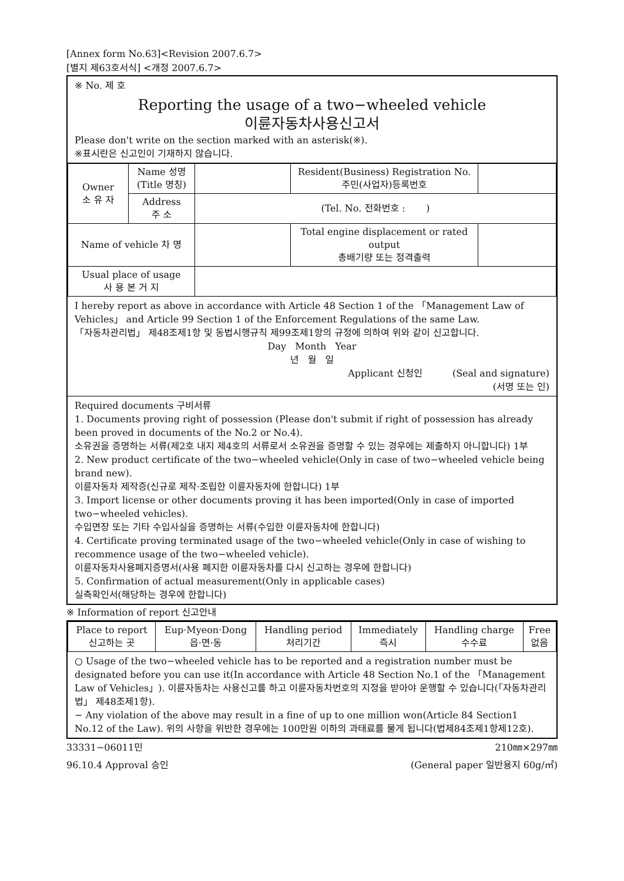[Annex form No.63]<Revision 2007.6.7>
[별지 제63호서식] <개정 2007.6.7>
※ No. 제 호
Reporting the usage of a two−wheeled vehicle
이륜자동차사용신고서
Please don't write on the section marked with an asterisk(※).
※표시란은 신고인이 기재하지 않습니다.
| Owner 소 유 자 | Name 성명 (Title 명칭) | | Resident(Business) Registration No. 주민(사업자)등록번호 | |
| | Address 주 소 | (Tel. No. 전화번호 : ) | | |
| Name of vehicle 차 명 | | | Total engine displacement or rated output 총배기량 또는 정격출력 | |
| Usual place of usage 사 용 본 거 지 | | | | |
I hereby report as above in accordance with Article 48 Section 1 of the 「Management Law of Vehicles」 and Article 99 Section 1 of the Enforcement Regulations of the same Law.
「자동차관리법」 제48조제1항 및 동법시행규칙 제99조제1항의 규정에 의하여 위와 같이 신고합니다.
Day Month Year
년 월 일
Applicant 신청인 (Seal and signature)
(서명 또는 인)
Required documents 구비서류
1. Documents proving right of possession (Please don't submit if right of possession has already been proved in documents of the No.2 or No.4).
소유권을 증명하는 서류(제2호 내지 제4호의 서류로서 소유권을 증명할 수 있는 경우에는 제출하지 아니합니다) 1부
2. New product certificate of the two−wheeled vehicle(Only in case of two−wheeled vehicle being brand new).
이륜자동차 제작증(신규로 제작·조립한 이륜자동차에 한합니다) 1부
3. Import license or other documents proving it has been imported(Only in case of imported two−wheeled vehicles).
수입면장 또는 기타 수입사실을 증명하는 서류(수입한 이륜자동차에 한합니다)
4. Certificate proving terminated usage of the two−wheeled vehicle(Only in case of wishing to recommence usage of the two−wheeled vehicle).
이륜자동차사용폐지증명서(사용 폐지한 이륜자동차를 다시 신고하는 경우에 한합니다)
5. Confirmation of actual measurement(Only in applicable cases)
실측확인서(해당하는 경우에 한합니다)
※ Information of report 신고안내
| Place to report 신고하는 곳 | Eup·Myeon·Dong 읍·면·동 | Handling period 처리기간 | Immediately 즉시 | Handling charge 수수료 | Free 없음 |
○ Usage of the two−wheeled vehicle has to be reported and a registration number must be designated before you can use it(In accordance with Article 48 Section No.1 of the 「Management Law of Vehicles」). 이륜자동차는 사용신고를 하고 이륜자동차번호의 지정을 받아야 운행할 수 있습니다(「자동차관리법」 제48조제1항).
− Any violation of the above may result in a fine of up to one million won(Article 84 Section1 No.12 of the Law). 위의 사항을 위반한 경우에는 100만원 이하의 과태료를 물게 됩니다(법제84조제1항제12호).
33331−06011민 210㎜×297㎜
96.10.4 Approval 승인 (General paper 일반용지 60g/㎡)